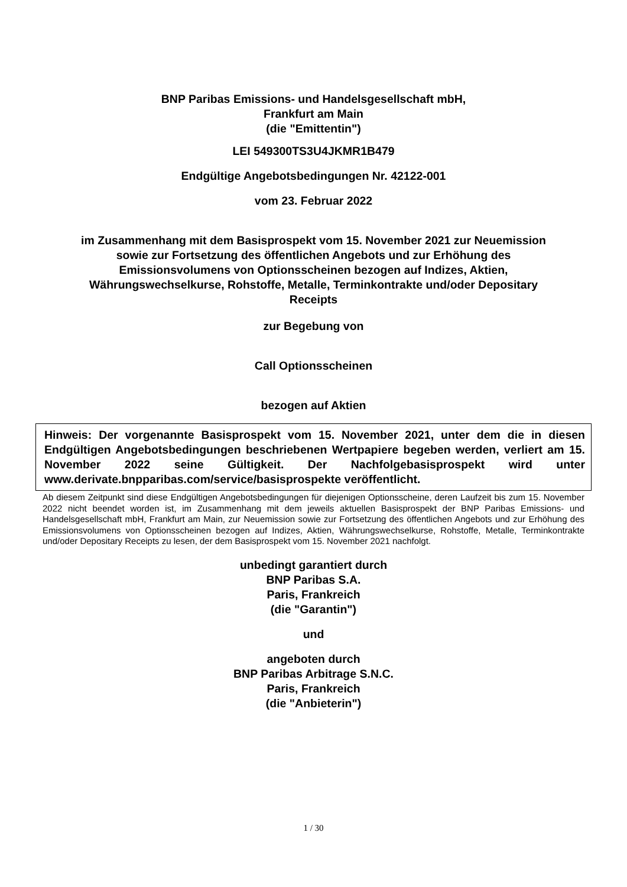BNP Paribas Emissions- und Handelsgesellschaft mbH,
Frankfurt am Main
(die "Emittentin")
LEI 549300TS3U4JKMR1B479
Endgültige Angebotsbedingungen Nr. 42122-001
vom 23. Februar 2022
im Zusammenhang mit dem Basisprospekt vom 15. November 2021 zur Neuemission
sowie zur Fortsetzung des öffentlichen Angebots und zur Erhöhung des
Emissionsvolumens von Optionsscheinen bezogen auf Indizes, Aktien,
Währungswechselkurse, Rohstoffe, Metalle, Terminkontrakte und/oder Depositary
Receipts
zur Begebung von
Call Optionsscheinen
bezogen auf Aktien
Hinweis: Der vorgenannte Basisprospekt vom 15. November 2021, unter dem die in diesen Endgültigen Angebotsbedingungen beschriebenen Wertpapiere begeben werden, verliert am 15. November 2022 seine Gültigkeit. Der Nachfolgebasisprospekt wird unter www.derivate.bnpparibas.com/service/basisprospekte veröffentlicht.
Ab diesem Zeitpunkt sind diese Endgültigen Angebotsbedingungen für diejenigen Optionsscheine, deren Laufzeit bis zum 15. November 2022 nicht beendet worden ist, im Zusammenhang mit dem jeweils aktuellen Basisprospekt der BNP Paribas Emissions- und Handelsgesellschaft mbH, Frankfurt am Main, zur Neuemission sowie zur Fortsetzung des öffentlichen Angebots und zur Erhöhung des Emissionsvolumens von Optionsscheinen bezogen auf Indizes, Aktien, Währungswechselkurse, Rohstoffe, Metalle, Terminkontrakte und/oder Depositary Receipts zu lesen, der dem Basisprospekt vom 15. November 2021 nachfolgt.
unbedingt garantiert durch
BNP Paribas S.A.
Paris, Frankreich
(die "Garantin")
und
angeboten durch
BNP Paribas Arbitrage S.N.C.
Paris, Frankreich
(die "Anbieterin")
1 / 30